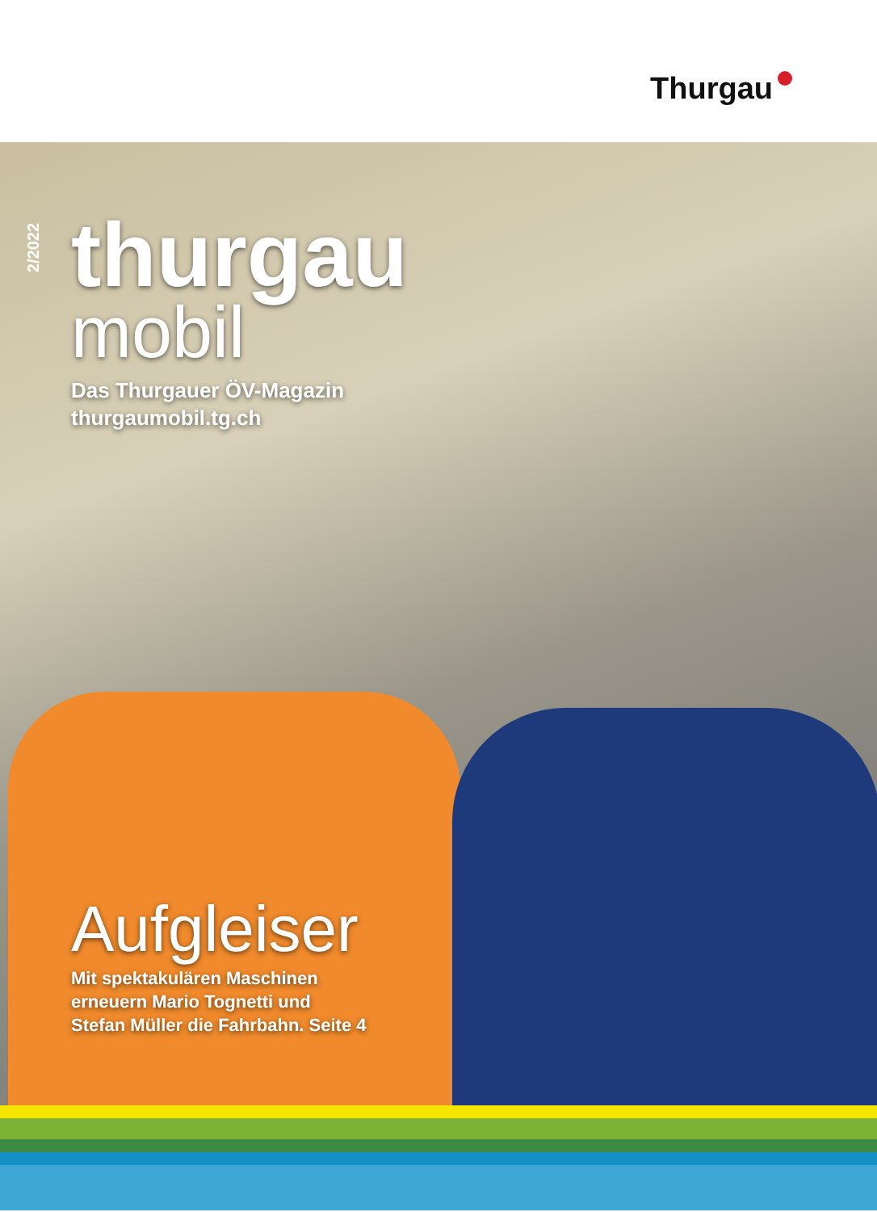Thurgau
2/2022
thurgau
mobil
Das Thurgauer ÖV-Magazin
thurgaumobil.tg.ch
Aufgleiser
Mit spektakulären Maschinen
erneuern Mario Tognetti und
Stefan Müller die Fahrbahn. Seite 4